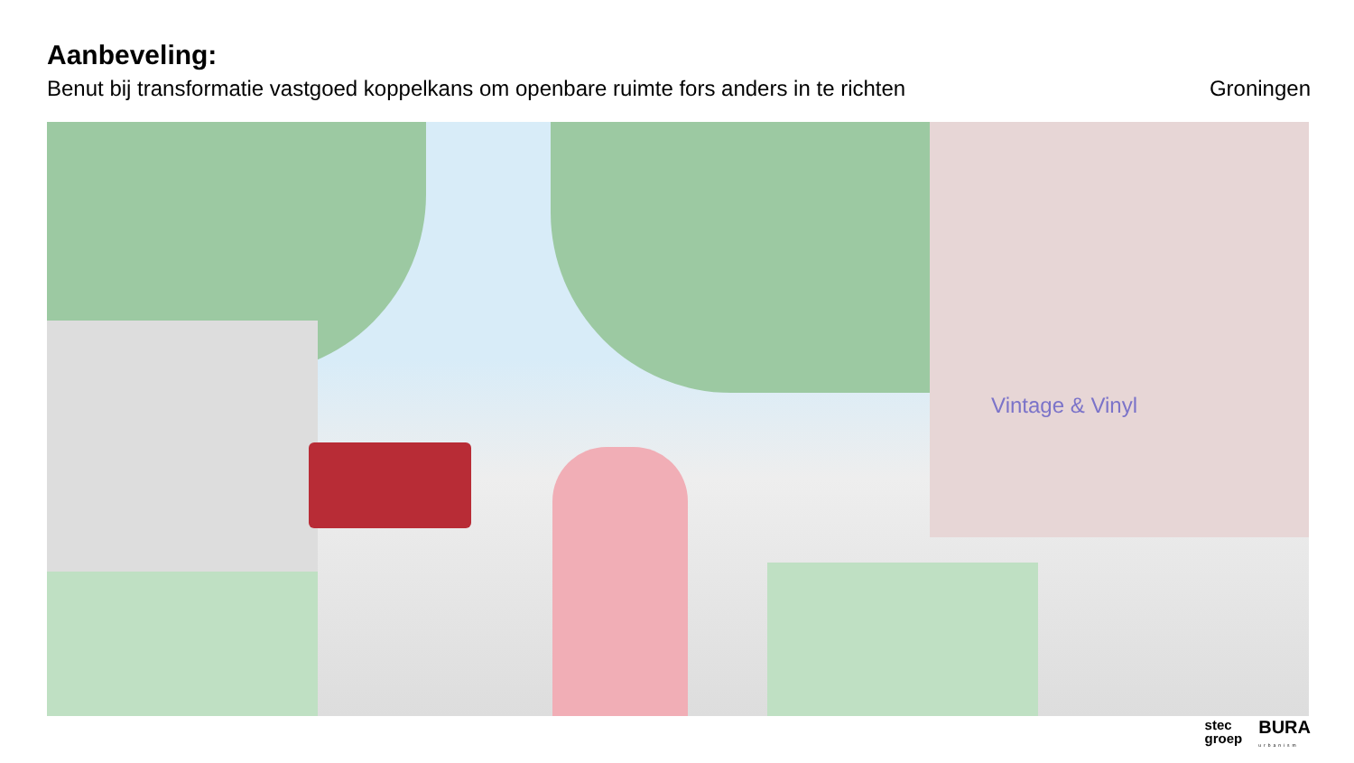Aanbeveling:
Benut bij transformatie vastgoed koppelkans om openbare ruimte fors anders in te richten Groningen
Vintage & Vinyl
stec
groep
BURA
urbanism